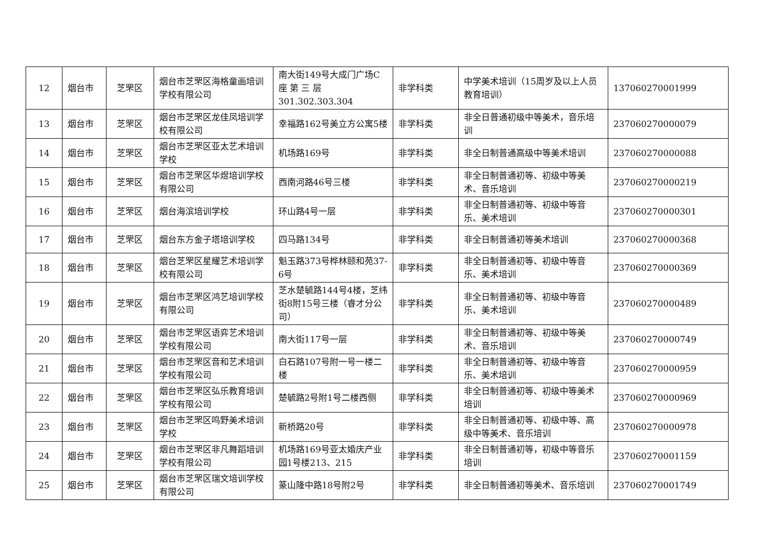| 12 | 烟台市 | 芝罘区 | 烟台市芝罘区海格童画培训学校有限公司 | 南大街149号大成门广场C 座 第 三 层 301.302.303.304 | 非学科类 | 中学美术培训（15周岁及以上人员教育培训） | 137060270001999 |
| 13 | 烟台市 | 芝罘区 | 烟台市芝罘区龙佳凤培训学校有限公司 | 幸福路162号美立方公寓5楼 | 非学科类 | 非全日普通初级中等美术，音乐培训 | 237060270000079 |
| 14 | 烟台市 | 芝罘区 | 烟台市芝罘区亚太艺术培训学校 | 机场路169号 | 非学科类 | 非全日制普通高级中等美术培训 | 237060270000088 |
| 15 | 烟台市 | 芝罘区 | 烟台市芝罘区华煜培训学校有限公司 | 西南河路46号三楼 | 非学科类 | 非全日制普通初等、初级中等美术、音乐培训 | 237060270000219 |
| 16 | 烟台市 | 芝罘区 | 烟台海滨培训学校 | 环山路4号一层 | 非学科类 | 非全日制普通初等、初级中等音乐、美术培训 | 237060270000301 |
| 17 | 烟台市 | 芝罘区 | 烟台东方金子塔培训学校 | 四马路134号 | 非学科类 | 非全日制普通初等美术培训 | 237060270000368 |
| 18 | 烟台市 | 芝罘区 | 烟台芝罘区星耀艺术培训学校有限公司 | 魁玉路373号桦林颐和苑37-6号 | 非学科类 | 非全日制普通初等、初级中等音乐、美术培训 | 237060270000369 |
| 19 | 烟台市 | 芝罘区 | 烟台市芝罘区鸿艺培训学校有限公司 | 芝水楚毓路144号4楼，芝纬街8附15号三楼（睿才分公司） | 非学科类 | 非全日制普通初等、初级中等音乐、美术培训 | 237060270000489 |
| 20 | 烟台市 | 芝罘区 | 烟台市芝罘区语弈艺术培训学校有限公司 | 南大街117号一层 | 非学科类 | 非全日制普通初等、初级中等美术、音乐培训 | 237060270000749 |
| 21 | 烟台市 | 芝罘区 | 烟台市芝罘区音和艺术培训学校有限公司 | 白石路107号附一号一楼二楼 | 非学科类 | 非全日制普通初等、初级中等音乐、美术培训 | 237060270000959 |
| 22 | 烟台市 | 芝罘区 | 烟台市芝罘区弘乐教育培训学校有限公司 | 楚毓路2号附1号二楼西侧 | 非学科类 | 非全日制普通初等、初级中等美术培训 | 237060270000969 |
| 23 | 烟台市 | 芝罘区 | 烟台市芝罘区鸣野美术培训学校 | 新桥路20号 | 非学科类 | 非全日制普通初等、初级中等、高级中等美术、音乐培训 | 237060270000978 |
| 24 | 烟台市 | 芝罘区 | 烟台市芝罘区非凡舞蹈培训学校有限公司 | 机场路169号亚太婚庆产业园1号楼213、215 | 非学科类 | 非全日制普通初等，初级中等音乐培训 | 237060270001159 |
| 25 | 烟台市 | 芝罘区 | 烟台市芝罘区瑞文培训学校有限公司 | 篆山隆中路18号附2号 | 非学科类 | 非全日制普通初等美术、音乐培训 | 237060270001749 |